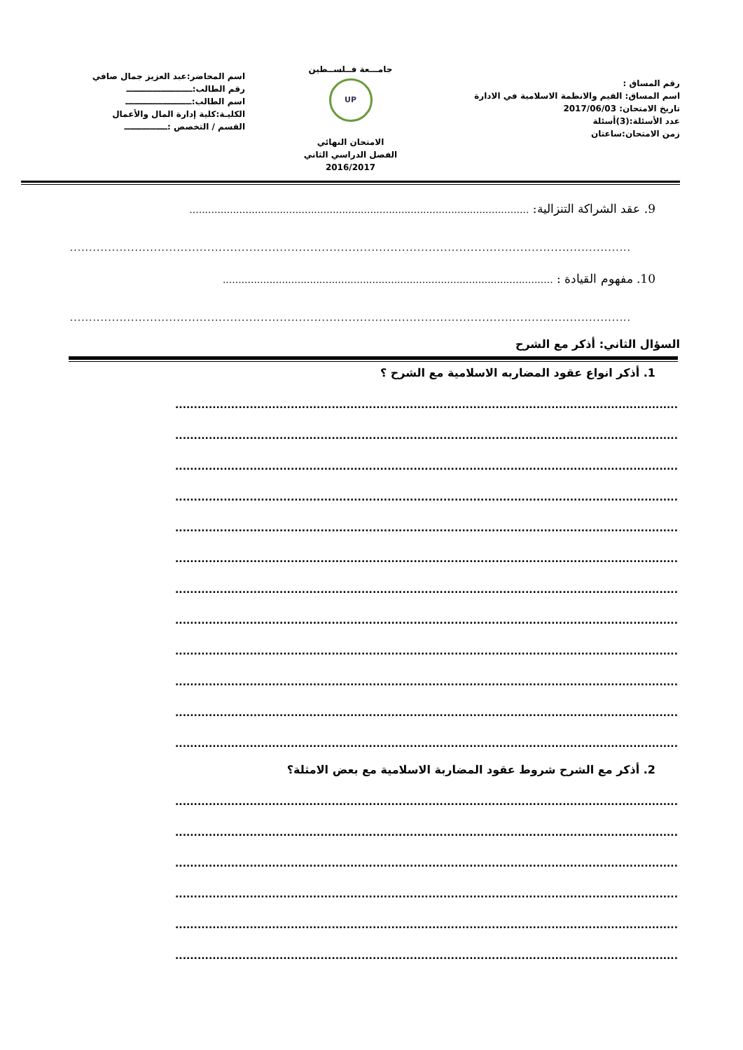رقم المساق :
اسم المساق: القيم والانظمة الاسلامية في الادارة
تاريخ الامتحان: 2017/06/03
عدد الأسئلة:(3)أسئلة
زمن الامتحان:ساعتان
جامـــعة فــلســطين
UP
الامتحان النهائي
الفصل الدراسي الثاني
2016/2017
اسم المحاضر:عبد العزيز جمال صافي
رقم الطالب:ـــــــــــــــــــــــ
اسم الطالب:ـــــــــــــــــــــــ
الكليـة:كلية إدارة المال والأعمال
القسم / التخصص :ـــــــــــــــ
9. عقد الشراكة التنزالية: .............................................................................................................
...................................................................................................................................................
10. مفهوم القيادة : ..........................................................................................................
...................................................................................................................................................
السؤال الثاني: أذكر مع الشرح
1. أذكر انواع عقود المضاربه الاسلامية مع الشرح ؟
.......................................................................................................................................
.......................................................................................................................................
.......................................................................................................................................
.......................................................................................................................................
.......................................................................................................................................
.......................................................................................................................................
.......................................................................................................................................
.......................................................................................................................................
.......................................................................................................................................
.......................................................................................................................................
.......................................................................................................................................
.......................................................................................................................................
2. أذكر مع الشرح شروط عقود المضاربة الاسلامية مع بعض الامثلة؟
.......................................................................................................................................
.......................................................................................................................................
.......................................................................................................................................
.......................................................................................................................................
.......................................................................................................................................
.......................................................................................................................................